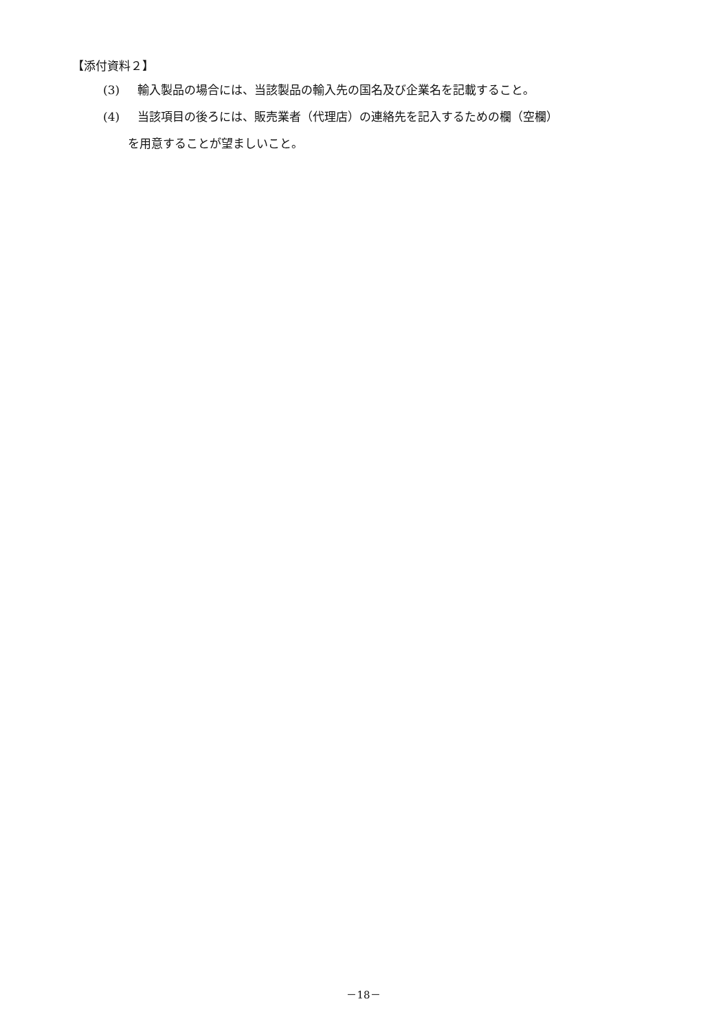【添付資料２】
(3) 輸入製品の場合には、当該製品の輸入先の国名及び企業名を記載すること。
(4) 当該項目の後ろには、販売業者（代理店）の連絡先を記入するための欄（空欄）
を用意することが望ましいこと。
－18－